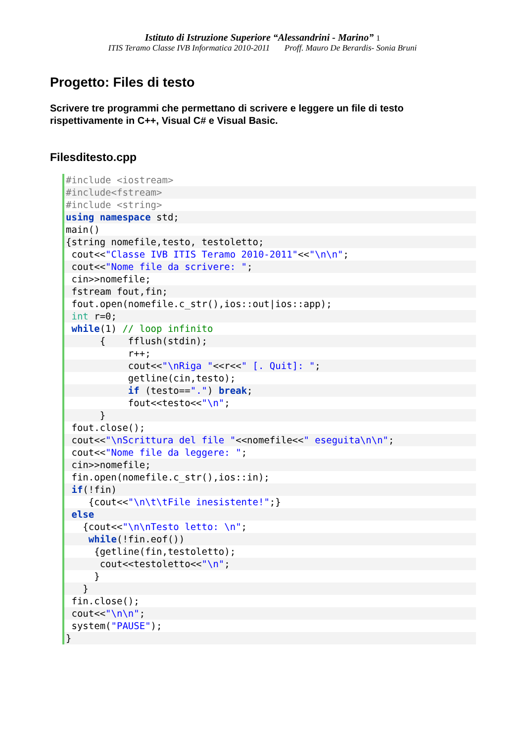Istituto di Istruzione Superiore “Alessandrini - Marino” 1
ITIS Teramo Classe IVB Informatica 2010-2011 Proff. Mauro De Berardis- Sonia Bruni
Progetto: Files di testo
Scrivere tre programmi che permettano di scrivere e leggere un file di testo rispettivamente in C++, Visual C# e Visual Basic.
Filesditesto.cpp
#include <iostream>
#include<fstream>
#include <string>
using namespace std;
main()
{string nomefile,testo, testoletto;
cout<<"Classe IVB ITIS Teramo 2010-2011"<<"\n\n";
cout<<"Nome file da scrivere: ";
cin>>nomefile;
fstream fout,fin;
fout.open(nomefile.c_str(),ios::out|ios::app);
int r=0;
while(1) // loop infinito
{ fflush(stdin);
r++;
cout<<"\nRiga "<<r<<" [. Quit]: ";
getline(cin,testo);
if (testo==".") break;
fout<<testo<<"\n";
}
fout.close();
cout<<"\nScrittura del file "<<nomefile<<" eseguita\n\n";
cout<<"Nome file da leggere: ";
cin>>nomefile;
fin.open(nomefile.c_str(),ios::in);
if(!fin)
{cout<<"\n\t\tFile inesistente!";}
else
{cout<<"\n\nTesto letto: \n";
while(!fin.eof())
{getline(fin,testoletto);
cout<<testoletto<<"\n";
}
}
fin.close();
cout<<"\n\n";
system("PAUSE");
}